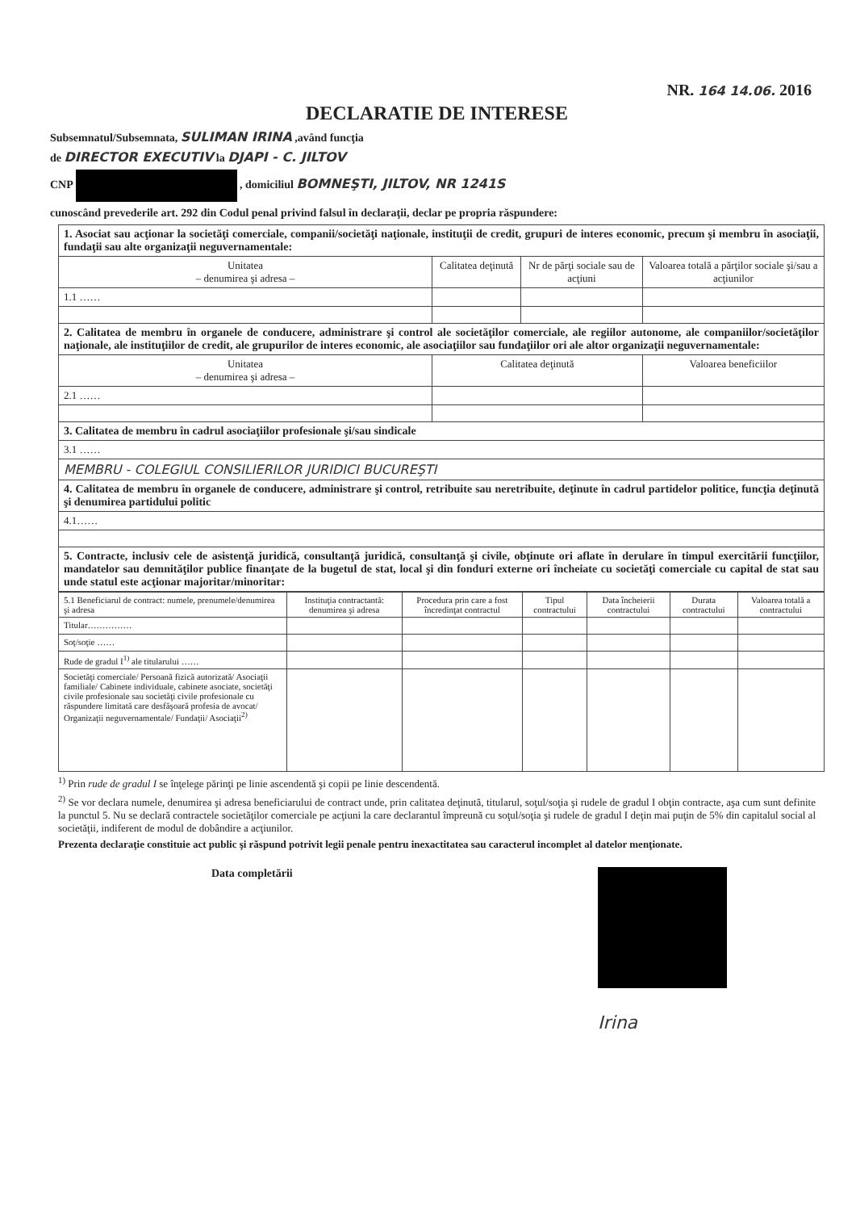NR. 164 14.06. 2016
DECLARATIE DE INTERESE
Subsemnatul/Subsemnata, SULIMAN IRINA ,având funcţia
de DIRECTOR EXECUTIV la DJAPI - C. JILTOV
CNP , domiciliul BOMNEŞTI, JILTOV, NR 1241S
cunoscând prevederile art. 292 din Codul penal privind falsul în declaraţii, declar pe propria răspundere:
| 1. Asociat sau acţionar la societăţi comerciale, companii/societăţi naţionale, instituţii de credit, grupuri de interes economic, precum şi membru în asociaţii, fundaţii sau alte organizaţii neguvernamentale: | | | |
| Unitatea – denumirea şi adresa – | Calitatea deţinută | Nr de părţi sociale sau de acţiuni | Valoarea totală a părţilor sociale şi/sau a acţiunilor |
| 1.1 …… | | | |
| 2. Calitatea de membru în organele de conducere, administrare şi control ale societăţilor comerciale, ale regiilor autonome, ale companiilor/societăţilor naţionale, ale instituţiilor de credit, ale grupurilor de interes economic, ale asociaţiilor sau fundaţiilor ori ale altor organizaţii neguvernamentale: | | | |
| Unitatea – denumirea şi adresa – | Calitatea deţinută | | Valoarea beneficiilor |
| 2.1 …… | | | |
| 3. Calitatea de membru în cadrul asociaţiilor profesionale şi/sau sindicale | | | |
| 3.1 …… | | | |
| MEMBRU - COLEGIUL CONSILIERILOR JURIDICI BUCUREŞTI | | | |
| 4. Calitatea de membru în organele de conducere, administrare şi control, retribuite sau neretribuite, deţinute în cadrul partidelor politice, funcţia deţinută şi denumirea partidului politic | | | |
| 4.1…… | | | |
| 5. Contracte, inclusiv cele de asistenţă juridică, consultanţă juridică, consultanţă şi civile, obţinute ori aflate în derulare în timpul exercitării funcţiilor, mandatelor sau demnităţilor publice finanţate de la bugetul de stat, local şi din fonduri externe ori încheiate cu societăţi comerciale cu capital de stat sau unde statul este acţionar majoritar/minoritar: | | | |
| 5.1 Beneficiarul de contract: numele, prenumele/denumirea şi adresa | Instituţia contractantă: denumirea şi adresa | Procedura prin care a fost încredinţat contractul | Tipul contractului | Data încheierii contractului | Durata contractului | Valoarea totală a contractului |
| --- | --- | --- | --- | --- | --- | --- |
| Titular…………… | | | | | | |
| Soţ/soţie …… | | | | | | |
| Rude de gradul I<sup>1)</sup> ale titularului …… | | | | | | |
| Societăţi comerciale/ Persoană fizică autorizată/ Asociaţii familiale/ Cabinete individuale, cabinete asociate, societăţi civile profesionale sau societăţi civile profesionale cu răspundere limitată care desfăşoară profesia de avocat/ Organizaţii neguvernamentale/ Fundaţii/ Asociaţii<sup>2)</sup> | | | | | | |
<sup>1)</sup> Prin rude de gradul I se înţelege părinţi pe linie ascendentă şi copii pe linie descendentă.
<sup>2)</sup> Se vor declara numele, denumirea şi adresa beneficiarului de contract unde, prin calitatea deţinută, titularul, soţul/soţia şi rudele de gradul I obţin contracte, aşa cum sunt definite la punctul 5. Nu se declară contractele societăţilor comerciale pe acţiuni la care declarantul împreună cu soţul/soţia şi rudele de gradul I deţin mai puţin de 5% din capitalul social al societăţii, indiferent de modul de dobândire a acţiunilor.
Prezenta declaraţie constituie act public şi răspund potrivit legii penale pentru inexactitatea sau caracterul incomplet al datelor menţionate.
Data completării
Irina